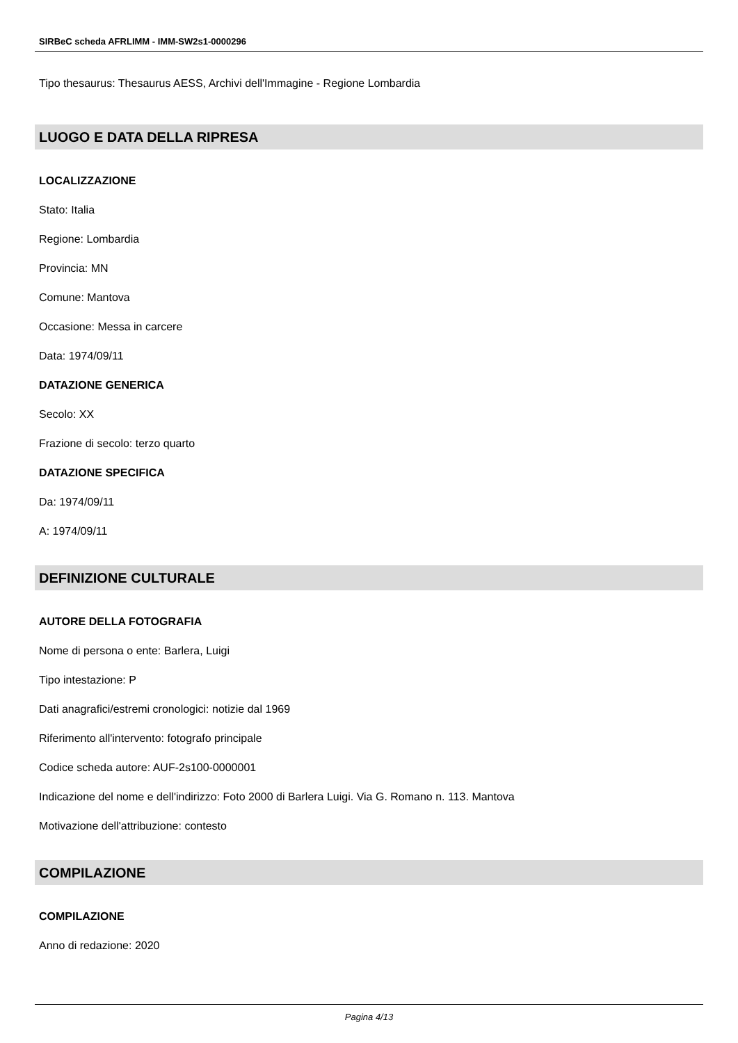SIRBeC scheda AFRLIMM - IMM-SW2s1-0000296
Tipo thesaurus: Thesaurus AESS, Archivi dell'Immagine - Regione Lombardia
LUOGO E DATA DELLA RIPRESA
LOCALIZZAZIONE
Stato: Italia
Regione: Lombardia
Provincia: MN
Comune: Mantova
Occasione: Messa in carcere
Data: 1974/09/11
DATAZIONE GENERICA
Secolo: XX
Frazione di secolo: terzo quarto
DATAZIONE SPECIFICA
Da: 1974/09/11
A: 1974/09/11
DEFINIZIONE CULTURALE
AUTORE DELLA FOTOGRAFIA
Nome di persona o ente: Barlera, Luigi
Tipo intestazione: P
Dati anagrafici/estremi cronologici: notizie dal 1969
Riferimento all'intervento: fotografo principale
Codice scheda autore: AUF-2s100-0000001
Indicazione del nome e dell'indirizzo: Foto 2000 di Barlera Luigi. Via G. Romano n. 113. Mantova
Motivazione dell'attribuzione: contesto
COMPILAZIONE
COMPILAZIONE
Anno di redazione: 2020
Pagina 4/13